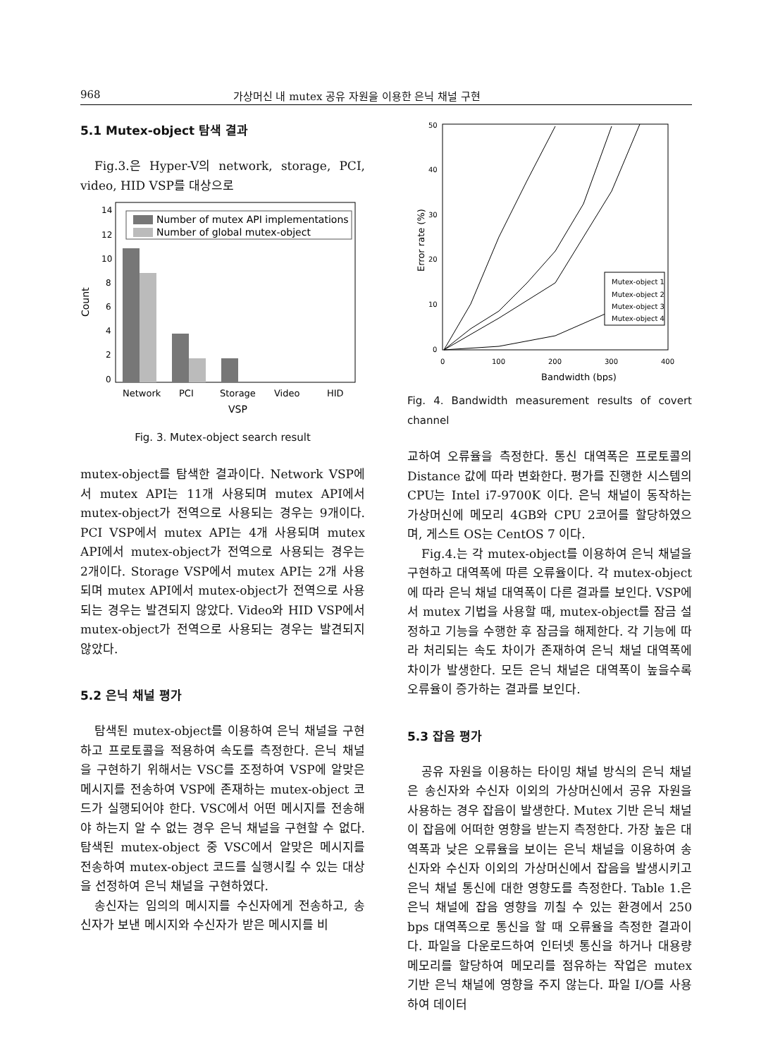968 가상머신 내 mutex 공유 자원을 이용한 은닉 채널 구현
5.1 Mutex-object 탐색 결과
Fig.3.은 Hyper-V의 network, storage, PCI, video, HID VSP를 대상으로
Count
14
12
10
8
6
4
2
0
Number of mutex API implementations
Number of global mutex-object
Network
PCI
Storage
Video
HID
VSP
Fig. 3. Mutex-object search result
mutex-object를 탐색한 결과이다. Network VSP에서 mutex API는 11개 사용되며 mutex API에서 mutex-object가 전역으로 사용되는 경우는 9개이다. PCI VSP에서 mutex API는 4개 사용되며 mutex API에서 mutex-object가 전역으로 사용되는 경우는 2개이다. Storage VSP에서 mutex API는 2개 사용되며 mutex API에서 mutex-object가 전역으로 사용되는 경우는 발견되지 않았다. Video와 HID VSP에서 mutex-object가 전역으로 사용되는 경우는 발견되지 않았다.
5.2 은닉 채널 평가
탐색된 mutex-object를 이용하여 은닉 채널을 구현하고 프로토콜을 적용하여 속도를 측정한다. 은닉 채널을 구현하기 위해서는 VSC를 조정하여 VSP에 알맞은 메시지를 전송하여 VSP에 존재하는 mutex-object 코드가 실행되어야 한다. VSC에서 어떤 메시지를 전송해야 하는지 알 수 없는 경우 은닉 채널을 구현할 수 없다. 탐색된 mutex-object 중 VSC에서 알맞은 메시지를 전송하여 mutex-object 코드를 실행시킬 수 있는 대상을 선정하여 은닉 채널을 구현하였다.
송신자는 임의의 메시지를 수신자에게 전송하고, 송신자가 보낸 메시지와 수신자가 받은 메시지를 비
Error rate (%)
50
40
30
20
10
0
0
100
200
300
400
500
Mutex-object 1
Mutex-object 2
Mutex-object 3
Mutex-object 4
Bandwidth (bps)
Fig. 4. Bandwidth measurement results of covert channel
교하여 오류율을 측정한다. 통신 대역폭은 프로토콜의 Distance 값에 따라 변화한다. 평가를 진행한 시스템의 CPU는 Intel i7-9700K 이다. 은닉 채널이 동작하는 가상머신에 메모리 4GB와 CPU 2코어를 할당하였으며, 게스트 OS는 CentOS 7 이다.
Fig.4.는 각 mutex-object를 이용하여 은닉 채널을 구현하고 대역폭에 따른 오류율이다. 각 mutex-object에 따라 은닉 채널 대역폭이 다른 결과를 보인다. VSP에서 mutex 기법을 사용할 때, mutex-object를 잠금 설정하고 기능을 수행한 후 잠금을 해제한다. 각 기능에 따라 처리되는 속도 차이가 존재하여 은닉 채널 대역폭에 차이가 발생한다. 모든 은닉 채널은 대역폭이 높을수록 오류율이 증가하는 결과를 보인다.
5.3 잡음 평가
공유 자원을 이용하는 타이밍 채널 방식의 은닉 채널은 송신자와 수신자 이외의 가상머신에서 공유 자원을 사용하는 경우 잡음이 발생한다. Mutex 기반 은닉 채널이 잡음에 어떠한 영향을 받는지 측정한다. 가장 높은 대역폭과 낮은 오류율을 보이는 은닉 채널을 이용하여 송신자와 수신자 이외의 가상머신에서 잡음을 발생시키고 은닉 채널 통신에 대한 영향도를 측정한다. Table 1.은 은닉 채널에 잡음 영향을 끼칠 수 있는 환경에서 250 bps 대역폭으로 통신을 할 때 오류율을 측정한 결과이다. 파일을 다운로드하여 인터넷 통신을 하거나 대용량 메모리를 할당하여 메모리를 점유하는 작업은 mutex 기반 은닉 채널에 영향을 주지 않는다. 파일 I/O를 사용하여 데이터